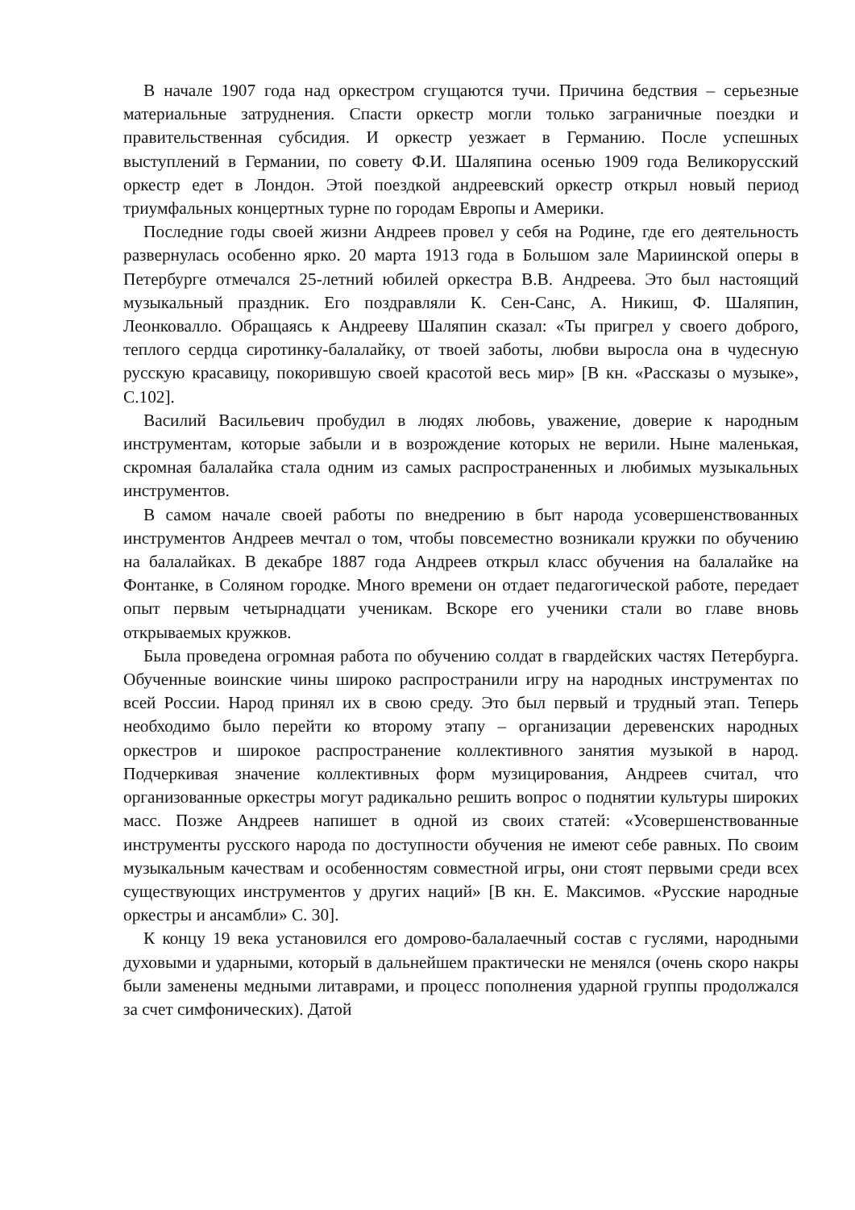В начале 1907 года над оркестром сгущаются тучи. Причина бедствия – серьезные материальные затруднения. Спасти оркестр могли только заграничные поездки и правительственная субсидия. И оркестр уезжает в Германию. После успешных выступлений в Германии, по совету Ф.И. Шаляпина осенью 1909 года Великорусский оркестр едет в Лондон. Этой поездкой андреевский оркестр открыл новый период триумфальных концертных турне по городам Европы и Америки.
Последние годы своей жизни Андреев провел у себя на Родине, где его деятельность развернулась особенно ярко. 20 марта 1913 года в Большом зале Мариинской оперы в Петербурге отмечался 25-летний юбилей оркестра В.В. Андреева. Это был настоящий музыкальный праздник. Его поздравляли К. Сен-Санс, А. Никиш, Ф. Шаляпин, Леонковалло. Обращаясь к Андрееву Шаляпин сказал: «Ты пригрел у своего доброго, теплого сердца сиротинку-балалайку, от твоей заботы, любви выросла она в чудесную русскую красавицу, покорившую своей красотой весь мир» [В кн. «Рассказы о музыке», С.102].
Василий Васильевич пробудил в людях любовь, уважение, доверие к народным инструментам, которые забыли и в возрождение которых не верили. Ныне маленькая, скромная балалайка стала одним из самых распространенных и любимых музыкальных инструментов.
В самом начале своей работы по внедрению в быт народа усовершенствованных инструментов Андреев мечтал о том, чтобы повсеместно возникали кружки по обучению на балалайках. В декабре 1887 года Андреев открыл класс обучения на балалайке на Фонтанке, в Соляном городке. Много времени он отдает педагогической работе, передает опыт первым четырнадцати ученикам. Вскоре его ученики стали во главе вновь открываемых кружков.
Была проведена огромная работа по обучению солдат в гвардейских частях Петербурга. Обученные воинские чины широко распространили игру на народных инструментах по всей России. Народ принял их в свою среду. Это был первый и трудный этап. Теперь необходимо было перейти ко второму этапу – организации деревенских народных оркестров и широкое распространение коллективного занятия музыкой в народ. Подчеркивая значение коллективных форм музицирования, Андреев считал, что организованные оркестры могут радикально решить вопрос о поднятии культуры широких масс. Позже Андреев напишет в одной из своих статей: «Усовершенствованные инструменты русского народа по доступности обучения не имеют себе равных. По своим музыкальным качествам и особенностям совместной игры, они стоят первыми среди всех существующих инструментов у других наций» [В кн. Е. Максимов. «Русские народные оркестры и ансамбли» С. 30].
К концу 19 века установился его домрово-балалаечный состав с гуслями, народными духовыми и ударными, который в дальнейшем практически не менялся (очень скоро накры были заменены медными литаврами, и процесс пополнения ударной группы продолжался за счет симфонических). Датой